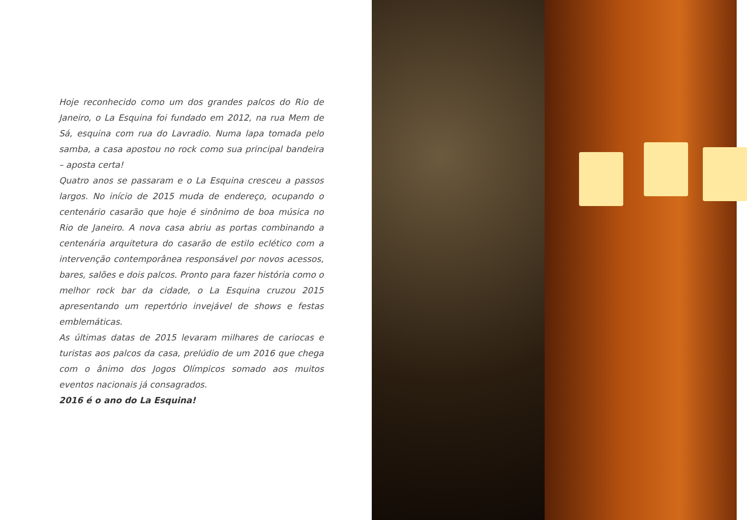Hoje reconhecido como um dos grandes palcos do Rio de Janeiro, o La Esquina foi fundado em 2012, na rua Mem de Sá, esquina com rua do Lavradio. Numa lapa tomada pelo samba, a casa apostou no rock como sua principal bandeira – aposta certa!
Quatro anos se passaram e o La Esquina cresceu a passos largos. No início de 2015 muda de endereço, ocupando o centenário casarão que hoje é sinônimo de boa música no Rio de Janeiro. A nova casa abriu as portas combinando a centenária arquitetura do casarão de estilo eclético com a intervenção contemporânea responsável por novos acessos, bares, salões e dois palcos. Pronto para fazer história como o melhor rock bar da cidade, o La Esquina cruzou 2015 apresentando um repertório invejável de shows e festas emblemáticas.
As últimas datas de 2015 levaram milhares de cariocas e turistas aos palcos da casa, prelúdio de um 2016 que chega com o ânimo dos Jogos Olímpicos somado aos muitos eventos nacionais já consagrados.
2016 é o ano do La Esquina!